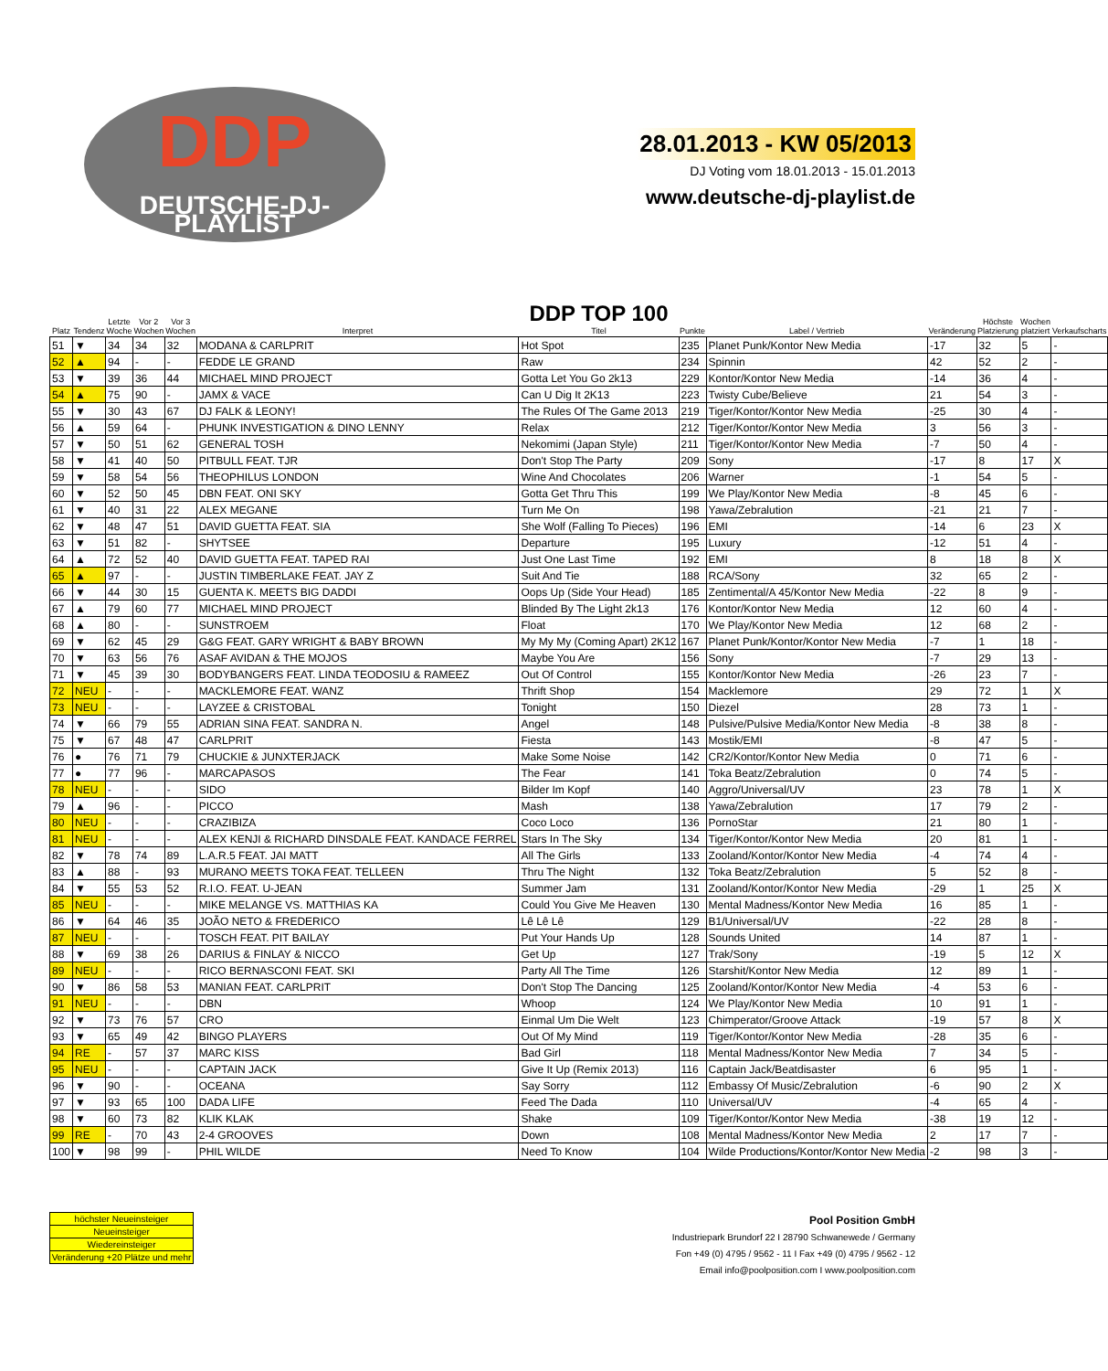DDP
DEUTSCHE-DJ-PLAYLIST
28.01.2013 - KW 05/2013
DJ Voting vom 18.01.2013 - 15.01.2013
www.deutsche-dj-playlist.de
| Platz | Tendenz | Letzte Woche | Vor 2 Wochen | Vor 3 Wochen | Interpret | DDP TOP 100 Titel | Punkte | Label / Vertrieb | Veränderung | Höchste Platzierung | Wochen platziert | Verkaufscharts |
| --- | --- | --- | --- | --- | --- | --- | --- | --- | --- | --- | --- | --- |
| 51 | ▼ | 34 | 34 | 32 | MODANA & CARLPRIT | Hot Spot | 235 | Planet Punk/Kontor New Media | -17 | 32 | 5 | - |
| 52 | ▲ | 94 | - | - | FEDDE LE GRAND | Raw | 234 | Spinnin | 42 | 52 | 2 | - |
| 53 | ▼ | 39 | 36 | 44 | MICHAEL MIND PROJECT | Gotta Let You Go 2k13 | 229 | Kontor/Kontor New Media | -14 | 36 | 4 | - |
| 54 | ▲ | 75 | 90 | - | JAMX & VACE | Can U Dig It 2K13 | 223 | Twisty Cube/Believe | 21 | 54 | 3 | - |
| 55 | ▼ | 30 | 43 | 67 | DJ FALK & LEONY! | The Rules Of The Game 2013 | 219 | Tiger/Kontor/Kontor New Media | -25 | 30 | 4 | - |
| 56 | ▲ | 59 | 64 | - | PHUNK INVESTIGATION & DINO LENNY | Relax | 212 | Tiger/Kontor/Kontor New Media | 3 | 56 | 3 | - |
| 57 | ▼ | 50 | 51 | 62 | GENERAL TOSH | Nekomimi (Japan Style) | 211 | Tiger/Kontor/Kontor New Media | -7 | 50 | 4 | - |
| 58 | ▼ | 41 | 40 | 50 | PITBULL FEAT. TJR | Don't Stop The Party | 209 | Sony | -17 | 8 | 17 | X |
| 59 | ▼ | 58 | 54 | 56 | THEOPHILUS LONDON | Wine And Chocolates | 206 | Warner | -1 | 54 | 5 | - |
| 60 | ▼ | 52 | 50 | 45 | DBN FEAT. ONI SKY | Gotta Get Thru This | 199 | We Play/Kontor New Media | -8 | 45 | 6 | - |
| 61 | ▼ | 40 | 31 | 22 | ALEX MEGANE | Turn Me On | 198 | Yawa/Zebralution | -21 | 21 | 7 | - |
| 62 | ▼ | 48 | 47 | 51 | DAVID GUETTA FEAT. SIA | She Wolf (Falling To Pieces) | 196 | EMI | -14 | 6 | 23 | X |
| 63 | ▼ | 51 | 82 | - | SHYTSEE | Departure | 195 | Luxury | -12 | 51 | 4 | - |
| 64 | ▲ | 72 | 52 | 40 | DAVID GUETTA FEAT. TAPED RAI | Just One Last Time | 192 | EMI | 8 | 18 | 8 | X |
| 65 | ▲ | 97 | - | - | JUSTIN TIMBERLAKE FEAT. JAY Z | Suit And Tie | 188 | RCA/Sony | 32 | 65 | 2 | - |
| 66 | ▼ | 44 | 30 | 15 | GUENTA K. MEETS BIG DADDI | Oops Up (Side Your Head) | 185 | Zentimental/A 45/Kontor New Media | -22 | 8 | 9 | - |
| 67 | ▲ | 79 | 60 | 77 | MICHAEL MIND PROJECT | Blinded By The Light 2k13 | 176 | Kontor/Kontor New Media | 12 | 60 | 4 | - |
| 68 | ▲ | 80 | - | - | SUNSTROEM | Float | 170 | We Play/Kontor New Media | 12 | 68 | 2 | - |
| 69 | ▼ | 62 | 45 | 29 | G&G FEAT. GARY WRIGHT & BABY BROWN | My My My (Coming Apart) 2K12 | 167 | Planet Punk/Kontor/Kontor New Media | -7 | 1 | 18 | - |
| 70 | ▼ | 63 | 56 | 76 | ASAF AVIDAN & THE MOJOS | Maybe You Are | 156 | Sony | -7 | 29 | 13 | - |
| 71 | ▼ | 45 | 39 | 30 | BODYBANGERS FEAT. LINDA TEODOSIU & RAMEEZ | Out Of Control | 155 | Kontor/Kontor New Media | -26 | 23 | 7 | - |
| 72 | NEU | - | - | - | MACKLEMORE FEAT. WANZ | Thrift Shop | 154 | Macklemore | 29 | 72 | 1 | X |
| 73 | NEU | - | - | - | LAYZEE & CRISTOBAL | Tonight | 150 | Diezel | 28 | 73 | 1 | - |
| 74 | ▼ | 66 | 79 | 55 | ADRIAN SINA FEAT. SANDRA N. | Angel | 148 | Pulsive/Pulsive Media/Kontor New Media | -8 | 38 | 8 | - |
| 75 | ▼ | 67 | 48 | 47 | CARLPRIT | Fiesta | 143 | Mostik/EMI | -8 | 47 | 5 | - |
| 76 | ● | 76 | 71 | 79 | CHUCKIE & JUNXTERJACK | Make Some Noise | 142 | CR2/Kontor/Kontor New Media | 0 | 71 | 6 | - |
| 77 | ● | 77 | 96 | - | MARCAPASOS | The Fear | 141 | Toka Beatz/Zebralution | 0 | 74 | 5 | - |
| 78 | NEU | - | - | - | SIDO | Bilder Im Kopf | 140 | Aggro/Universal/UV | 23 | 78 | 1 | X |
| 79 | ▲ | 96 | - | - | PICCO | Mash | 138 | Yawa/Zebralution | 17 | 79 | 2 | - |
| 80 | NEU | - | - | - | CRAZIBIZA | Coco Loco | 136 | PornoStar | 21 | 80 | 1 | - |
| 81 | NEU | - | - | - | ALEX KENJI & RICHARD DINSDALE FEAT. KANDACE FERREL | Stars In The Sky | 134 | Tiger/Kontor/Kontor New Media | 20 | 81 | 1 | - |
| 82 | ▼ | 78 | 74 | 89 | L.A.R.5 FEAT. JAI MATT | All The Girls | 133 | Zooland/Kontor/Kontor New Media | -4 | 74 | 4 | - |
| 83 | ▲ | 88 | - | 93 | MURANO MEETS TOKA FEAT. TELLEEN | Thru The Night | 132 | Toka Beatz/Zebralution | 5 | 52 | 8 | - |
| 84 | ▼ | 55 | 53 | 52 | R.I.O. FEAT. U-JEAN | Summer Jam | 131 | Zooland/Kontor/Kontor New Media | -29 | 1 | 25 | X |
| 85 | NEU | - | - | - | MIKE MELANGE VS. MATTHIAS KA | Could You Give Me Heaven | 130 | Mental Madness/Kontor New Media | 16 | 85 | 1 | - |
| 86 | ▼ | 64 | 46 | 35 | JOÃO NETO & FREDERICO | Lê Lê Lê | 129 | B1/Universal/UV | -22 | 28 | 8 | - |
| 87 | NEU | - | - | - | TOSCH FEAT. PIT BAILAY | Put Your Hands Up | 128 | Sounds United | 14 | 87 | 1 | - |
| 88 | ▼ | 69 | 38 | 26 | DARIUS & FINLAY & NICCO | Get Up | 127 | Trak/Sony | -19 | 5 | 12 | X |
| 89 | NEU | - | - | - | RICO BERNASCONI FEAT. SKI | Party All The Time | 126 | Starshit/Kontor New Media | 12 | 89 | 1 | - |
| 90 | ▼ | 86 | 58 | 53 | MANIAN FEAT. CARLPRIT | Don't Stop The Dancing | 125 | Zooland/Kontor/Kontor New Media | -4 | 53 | 6 | - |
| 91 | NEU | - | - | - | DBN | Whoop | 124 | We Play/Kontor New Media | 10 | 91 | 1 | - |
| 92 | ▼ | 73 | 76 | 57 | CRO | Einmal Um Die Welt | 123 | Chimperator/Groove Attack | -19 | 57 | 8 | X |
| 93 | ▼ | 65 | 49 | 42 | BINGO PLAYERS | Out Of My Mind | 119 | Tiger/Kontor/Kontor New Media | -28 | 35 | 6 | - |
| 94 | RE | - | 57 | 37 | MARC KISS | Bad Girl | 118 | Mental Madness/Kontor New Media | 7 | 34 | 5 | - |
| 95 | NEU | - | - | - | CAPTAIN JACK | Give It Up (Remix 2013) | 116 | Captain Jack/Beatdisaster | 6 | 95 | 1 | - |
| 96 | ▼ | 90 | - | - | OCEANA | Say Sorry | 112 | Embassy Of Music/Zebralution | -6 | 90 | 2 | X |
| 97 | ▼ | 93 | 65 | 100 | DADA LIFE | Feed The Dada | 110 | Universal/UV | -4 | 65 | 4 | - |
| 98 | ▼ | 60 | 73 | 82 | KLIK KLAK | Shake | 109 | Tiger/Kontor/Kontor New Media | -38 | 19 | 12 | - |
| 99 | RE | - | 70 | 43 | 2-4 GROOVES | Down | 108 | Mental Madness/Kontor New Media | 2 | 17 | 7 | - |
| 100 | ▼ | 98 | 99 | - | PHIL WILDE | Need To Know | 104 | Wilde Productions/Kontor/Kontor New Media | -2 | 98 | 3 | - |
| höchster Neueinsteiger |
| Neueinsteiger |
| Wiedereinsteiger |
| Veränderung +20 Plätze und mehr |
Pool Position GmbH
Industriepark Brundorf 22 I 28790 Schwanewede / Germany
Fon +49 (0) 4795 / 9562 - 11 I Fax +49 (0) 4795 / 9562 - 12
Email info@poolposition.com I www.poolposition.com